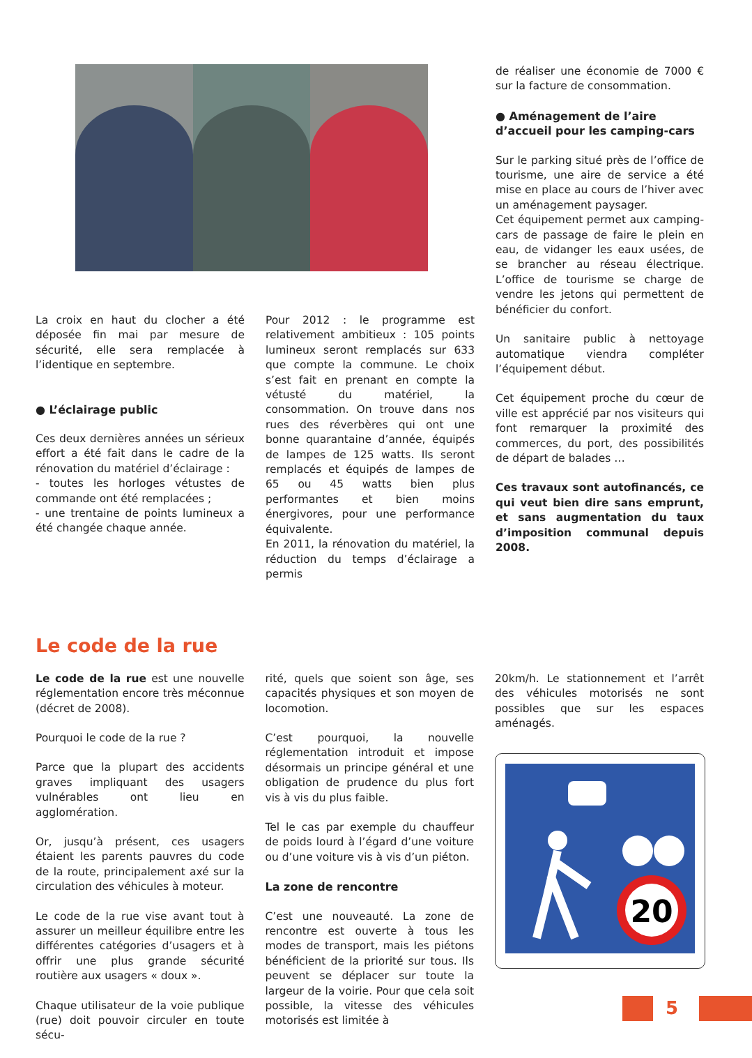La croix en haut du clocher a été déposée fin mai par mesure de sécurité, elle sera remplacée à l’identique en septembre.
● L’éclairage public
Ces deux dernières années un sérieux effort a été fait dans le cadre de la rénovation du matériel d’éclairage :
- toutes les horloges vétustes de commande ont été remplacées ;
- une trentaine de points lumineux a été changée chaque année.
Pour 2012 : le programme est relativement ambitieux : 105 points lumineux seront remplacés sur 633 que compte la commune. Le choix s’est fait en prenant en compte la vétusté du matériel, la consommation. On trouve dans nos rues des réverbères qui ont une bonne quarantaine d’année, équipés de lampes de 125 watts. Ils seront remplacés et équipés de lampes de 65 ou 45 watts bien plus performantes et bien moins énergivores, pour une performance équivalente.
En 2011, la rénovation du matériel, la réduction du temps d’éclairage a permis
de réaliser une économie de 7000 € sur la facture de consommation.
● Aménagement de l’aire d’accueil pour les camping-cars
Sur le parking situé près de l’office de tourisme, une aire de service a été mise en place au cours de l’hiver avec un aménagement paysager.
Cet équipement permet aux camping-cars de passage de faire le plein en eau, de vidanger les eaux usées, de se brancher au réseau électrique. L’office de tourisme se charge de vendre les jetons qui permettent de bénéficier du confort.
Un sanitaire public à nettoyage automatique viendra compléter l’équipement début.
Cet équipement proche du cœur de ville est apprécié par nos visiteurs qui font remarquer la proximité des commerces, du port, des possibilités de départ de balades …
Ces travaux sont autofinancés, ce qui veut bien dire sans emprunt, et sans augmentation du taux d’imposition communal depuis 2008.
Le code de la rue
Le code de la rue est une nouvelle réglementation encore très méconnue (décret de 2008).
Pourquoi le code de la rue ?
Parce que la plupart des accidents graves impliquant des usagers vulnérables ont lieu en agglomération.
Or, jusqu’à présent, ces usagers étaient les parents pauvres du code de la route, principalement axé sur la circulation des véhicules à moteur.
Le code de la rue vise avant tout à assurer un meilleur équilibre entre les différentes catégories d’usagers et à offrir une plus grande sécurité routière aux usagers « doux ».
Chaque utilisateur de la voie publique (rue) doit pouvoir circuler en toute sécu-
rité, quels que soient son âge, ses capacités physiques et son moyen de locomotion.
C’est pourquoi, la nouvelle réglementation introduit et impose désormais un principe général et une obligation de prudence du plus fort vis à vis du plus faible.
Tel le cas par exemple du chauffeur de poids lourd à l’égard d’une voiture ou d’une voiture vis à vis d’un piéton.
La zone de rencontre
C’est une nouveauté. La zone de rencontre est ouverte à tous les modes de transport, mais les piétons bénéficient de la priorité sur tous. Ils peuvent se déplacer sur toute la largeur de la voirie. Pour que cela soit possible, la vitesse des véhicules motorisés est limitée à
20km/h. Le stationnement et l’arrêt des véhicules motorisés ne sont possibles que sur les espaces aménagés.
20
5